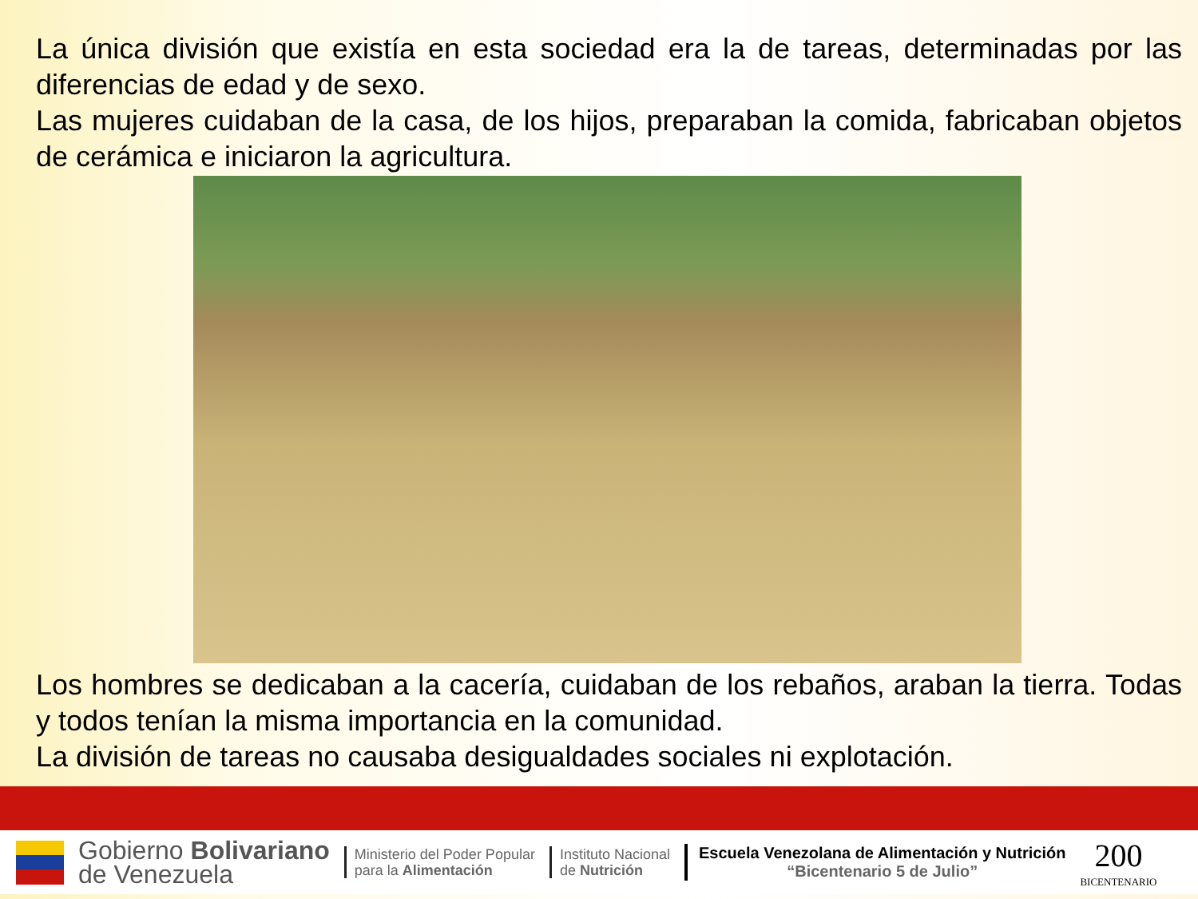La única división que existía en esta sociedad era la de tareas, determinadas por las diferencias de edad y de sexo.
Las mujeres cuidaban de la casa, de los hijos, preparaban la comida, fabricaban objetos de cerámica e iniciaron la agricultura.
Los hombres se dedicaban a la cacería, cuidaban de los rebaños, araban la tierra. Todas y todos tenían la misma importancia en la comunidad.
La división de tareas no causaba desigualdades sociales ni explotación.
Gobierno Bolivariano
de Venezuela
Ministerio del Poder Popular
para la Alimentación
Instituto Nacional
de Nutrición
Escuela Venezolana de Alimentación y Nutrición
“Bicentenario 5 de Julio”
200
BICENTENARIO